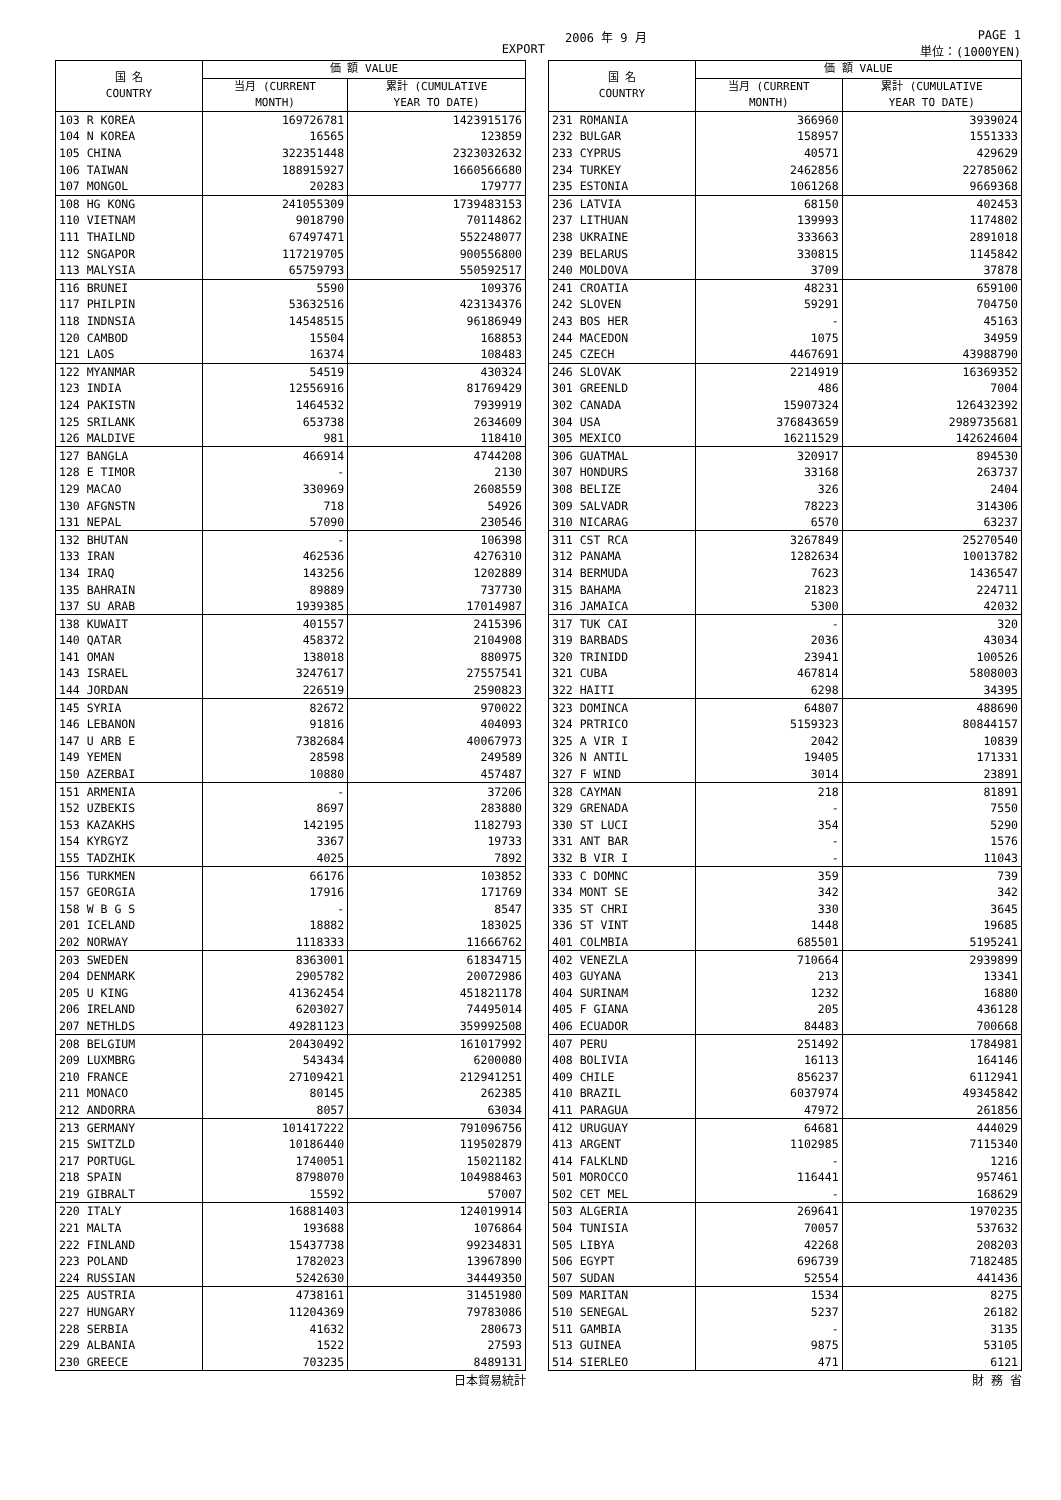EXPORT
2006 年 9 月 PAGE 1
単位：(1000YEN)
| 国 名 COUNTRY | 価 額 VALUE | |
| --- | --- | --- |
| | 当月 (CURRENT MONTH) | 累計 (CUMULATIVE YEAR TO DATE) |
| 103 R KOREA | 169726781 | 1423915176 |
| 104 N KOREA | 16565 | 123859 |
| 105 CHINA | 322351448 | 2323032632 |
| 106 TAIWAN | 188915927 | 1660566680 |
| 107 MONGOL | 20283 | 179777 |
| 108 HG KONG | 241055309 | 1739483153 |
| 110 VIETNAM | 9018790 | 70114862 |
| 111 THAILND | 67497471 | 552248077 |
| 112 SNGAPOR | 117219705 | 900556800 |
| 113 MALYSIA | 65759793 | 550592517 |
| 116 BRUNEI | 5590 | 109376 |
| 117 PHILPIN | 53632516 | 423134376 |
| 118 INDNSIA | 14548515 | 96186949 |
| 120 CAMBOD | 15504 | 168853 |
| 121 LAOS | 16374 | 108483 |
| 122 MYANMAR | 54519 | 430324 |
| 123 INDIA | 12556916 | 81769429 |
| 124 PAKISTN | 1464532 | 7939919 |
| 125 SRILANK | 653738 | 2634609 |
| 126 MALDIVE | 981 | 118410 |
| 127 BANGLA | 466914 | 4744208 |
| 128 E TIMOR | - | 2130 |
| 129 MACAO | 330969 | 2608559 |
| 130 AFGNSTN | 718 | 54926 |
| 131 NEPAL | 57090 | 230546 |
| 132 BHUTAN | - | 106398 |
| 133 IRAN | 462536 | 4276310 |
| 134 IRAQ | 143256 | 1202889 |
| 135 BAHRAIN | 89889 | 737730 |
| 137 SU ARAB | 1939385 | 17014987 |
| 138 KUWAIT | 401557 | 2415396 |
| 140 QATAR | 458372 | 2104908 |
| 141 OMAN | 138018 | 880975 |
| 143 ISRAEL | 3247617 | 27557541 |
| 144 JORDAN | 226519 | 2590823 |
| 145 SYRIA | 82672 | 970022 |
| 146 LEBANON | 91816 | 404093 |
| 147 U ARB E | 7382684 | 40067973 |
| 149 YEMEN | 28598 | 249589 |
| 150 AZERBAI | 10880 | 457487 |
| 151 ARMENIA | - | 37206 |
| 152 UZBEKIS | 8697 | 283880 |
| 153 KAZAKHS | 142195 | 1182793 |
| 154 KYRGYZ | 3367 | 19733 |
| 155 TADZHIK | 4025 | 7892 |
| 156 TURKMEN | 66176 | 103852 |
| 157 GEORGIA | 17916 | 171769 |
| 158 W B G S | - | 8547 |
| 201 ICELAND | 18882 | 183025 |
| 202 NORWAY | 1118333 | 11666762 |
| 203 SWEDEN | 8363001 | 61834715 |
| 204 DENMARK | 2905782 | 20072986 |
| 205 U KING | 41362454 | 451821178 |
| 206 IRELAND | 6203027 | 74495014 |
| 207 NETHLDS | 49281123 | 359992508 |
| 208 BELGIUM | 20430492 | 161017992 |
| 209 LUXMBRG | 543434 | 6200080 |
| 210 FRANCE | 27109421 | 212941251 |
| 211 MONACO | 80145 | 262385 |
| 212 ANDORRA | 8057 | 63034 |
| 213 GERMANY | 101417222 | 791096756 |
| 215 SWITZLD | 10186440 | 119502879 |
| 217 PORTUGL | 1740051 | 15021182 |
| 218 SPAIN | 8798070 | 104988463 |
| 219 GIBRALT | 15592 | 57007 |
| 220 ITALY | 16881403 | 124019914 |
| 221 MALTA | 193688 | 1076864 |
| 222 FINLAND | 15437738 | 99234831 |
| 223 POLAND | 1782023 | 13967890 |
| 224 RUSSIAN | 5242630 | 34449350 |
| 225 AUSTRIA | 4738161 | 31451980 |
| 227 HUNGARY | 11204369 | 79783086 |
| 228 SERBIA | 41632 | 280673 |
| 229 ALBANIA | 1522 | 27593 |
| 230 GREECE | 703235 | 8489131 |
| 国 名 COUNTRY | 価 額 VALUE | |
| --- | --- | --- |
| | 当月 (CURRENT MONTH) | 累計 (CUMULATIVE YEAR TO DATE) |
| 231 ROMANIA | 366960 | 3939024 |
| 232 BULGAR | 158957 | 1551333 |
| 233 CYPRUS | 40571 | 429629 |
| 234 TURKEY | 2462856 | 22785062 |
| 235 ESTONIA | 1061268 | 9669368 |
| 236 LATVIA | 68150 | 402453 |
| 237 LITHUAN | 139993 | 1174802 |
| 238 UKRAINE | 333663 | 2891018 |
| 239 BELARUS | 330815 | 1145842 |
| 240 MOLDOVA | 3709 | 37878 |
| 241 CROATIA | 48231 | 659100 |
| 242 SLOVEN | 59291 | 704750 |
| 243 BOS HER | - | 45163 |
| 244 MACEDON | 1075 | 34959 |
| 245 CZECH | 4467691 | 43988790 |
| 246 SLOVAK | 2214919 | 16369352 |
| 301 GREENLD | 486 | 7004 |
| 302 CANADA | 15907324 | 126432392 |
| 304 USA | 376843659 | 2989735681 |
| 305 MEXICO | 16211529 | 142624604 |
| 306 GUATMAL | 320917 | 894530 |
| 307 HONDURS | 33168 | 263737 |
| 308 BELIZE | 326 | 2404 |
| 309 SALVADR | 78223 | 314306 |
| 310 NICARAG | 6570 | 63237 |
| 311 CST RCA | 3267849 | 25270540 |
| 312 PANAMA | 1282634 | 10013782 |
| 314 BERMUDA | 7623 | 1436547 |
| 315 BAHAMA | 21823 | 224711 |
| 316 JAMAICA | 5300 | 42032 |
| 317 TUK CAI | - | 320 |
| 319 BARBADS | 2036 | 43034 |
| 320 TRINIDD | 23941 | 100526 |
| 321 CUBA | 467814 | 5808003 |
| 322 HAITI | 6298 | 34395 |
| 323 DOMINCA | 64807 | 488690 |
| 324 PRTRICO | 5159323 | 80844157 |
| 325 A VIR I | 2042 | 10839 |
| 326 N ANTIL | 19405 | 171331 |
| 327 F WIND | 3014 | 23891 |
| 328 CAYMAN | 218 | 81891 |
| 329 GRENADA | - | 7550 |
| 330 ST LUCI | 354 | 5290 |
| 331 ANT BAR | - | 1576 |
| 332 B VIR I | - | 11043 |
| 333 C DOMNC | 359 | 739 |
| 334 MONT SE | 342 | 342 |
| 335 ST CHRI | 330 | 3645 |
| 336 ST VINT | 1448 | 19685 |
| 401 COLMBIA | 685501 | 5195241 |
| 402 VENEZLA | 710664 | 2939899 |
| 403 GUYANA | 213 | 13341 |
| 404 SURINAM | 1232 | 16880 |
| 405 F GIANA | 205 | 436128 |
| 406 ECUADOR | 84483 | 700668 |
| 407 PERU | 251492 | 1784981 |
| 408 BOLIVIA | 16113 | 164146 |
| 409 CHILE | 856237 | 6112941 |
| 410 BRAZIL | 6037974 | 49345842 |
| 411 PARAGUA | 47972 | 261856 |
| 412 URUGUAY | 64681 | 444029 |
| 413 ARGENT | 1102985 | 7115340 |
| 414 FALKLND | - | 1216 |
| 501 MOROCCO | 116441 | 957461 |
| 502 CET MEL | - | 168629 |
| 503 ALGERIA | 269641 | 1970235 |
| 504 TUNISIA | 70057 | 537632 |
| 505 LIBYA | 42268 | 208203 |
| 506 EGYPT | 696739 | 7182485 |
| 507 SUDAN | 52554 | 441436 |
| 509 MARITAN | 1534 | 8275 |
| 510 SENEGAL | 5237 | 26182 |
| 511 GAMBIA | - | 3135 |
| 513 GUINEA | 9875 | 53105 |
| 514 SIERLEO | 471 | 6121 |
日本貿易統計 財 務 省